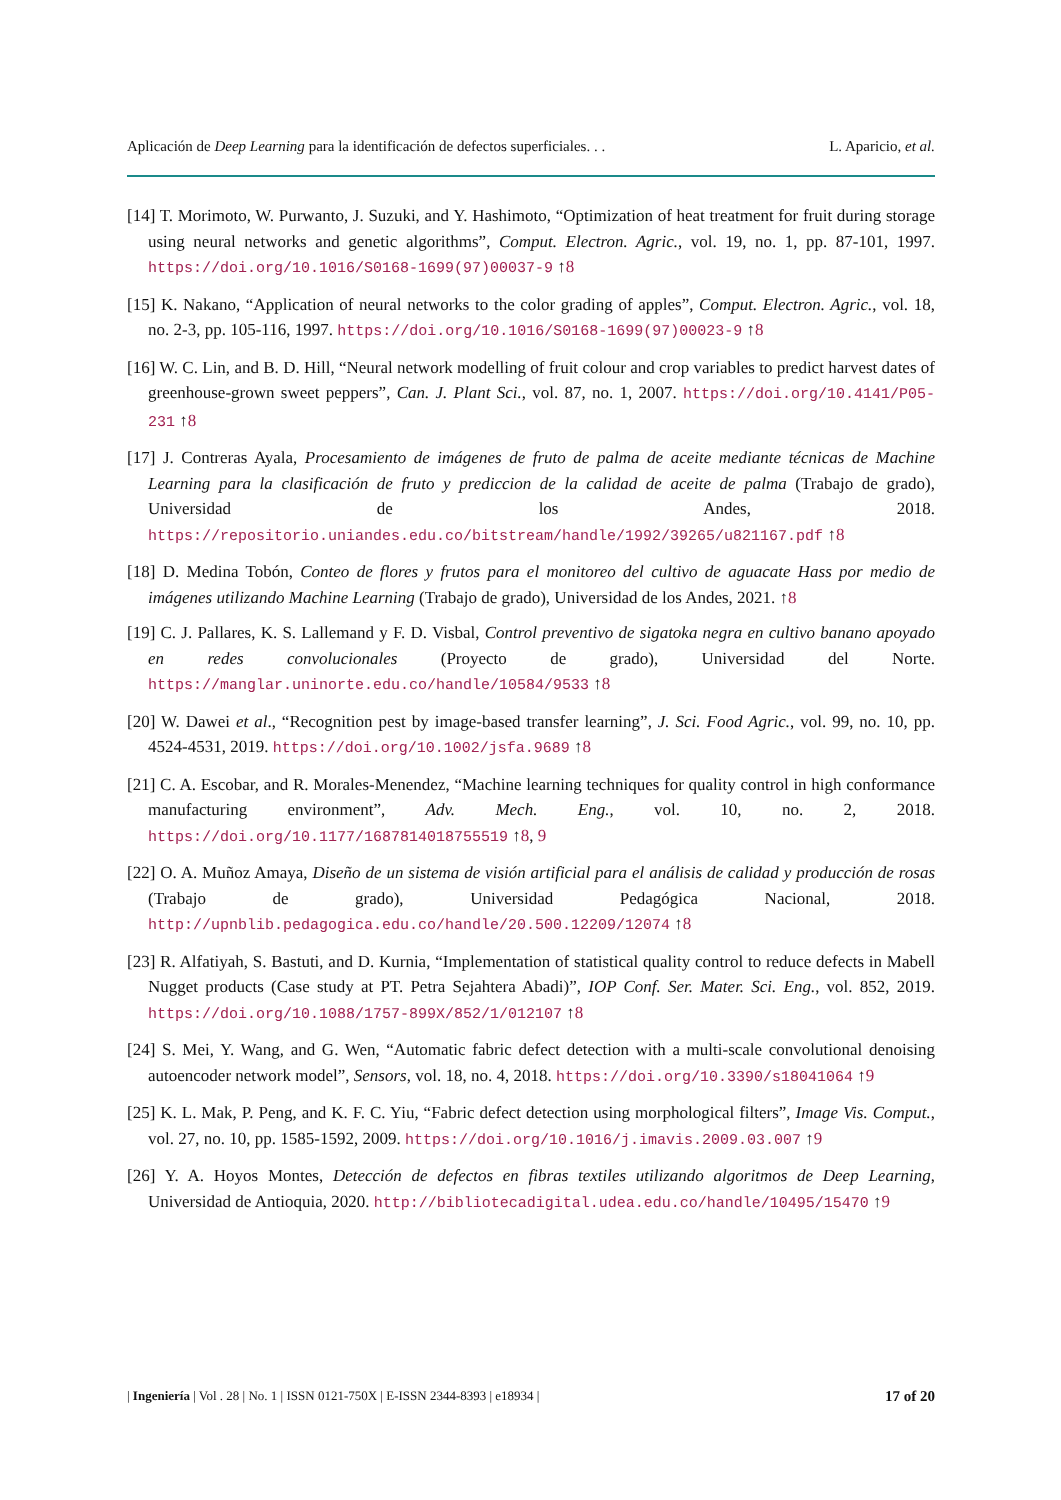Aplicación de Deep Learning para la identificación de defectos superficiales. . . L. Aparicio, et al.
[14] T. Morimoto, W. Purwanto, J. Suzuki, and Y. Hashimoto, “Optimization of heat treatment for fruit during storage using neural networks and genetic algorithms”, Comput. Electron. Agric., vol. 19, no. 1, pp. 87-101, 1997. https://doi.org/10.1016/S0168-1699(97)00037-9 ↑8
[15] K. Nakano, “Application of neural networks to the color grading of apples”, Comput. Electron. Agric., vol. 18, no. 2-3, pp. 105-116, 1997. https://doi.org/10.1016/S0168-1699(97)00023-9 ↑8
[16] W. C. Lin, and B. D. Hill, “Neural network modelling of fruit colour and crop variables to predict harvest dates of greenhouse-grown sweet peppers”, Can. J. Plant Sci., vol. 87, no. 1, 2007. https://doi.org/10.4141/P05-231 ↑8
[17] J. Contreras Ayala, Procesamiento de imágenes de fruto de palma de aceite mediante técnicas de Machine Learning para la clasificación de fruto y prediccion de la calidad de aceite de palma (Trabajo de grado), Universidad de los Andes, 2018. https://repositorio.uniandes.edu.co/bitstream/handle/1992/39265/u821167.pdf ↑8
[18] D. Medina Tobón, Conteo de flores y frutos para el monitoreo del cultivo de aguacate Hass por medio de imágenes utilizando Machine Learning (Trabajo de grado), Universidad de los Andes, 2021. ↑8
[19] C. J. Pallares, K. S. Lallemand y F. D. Visbal, Control preventivo de sigatoka negra en cultivo banano apoyado en redes convolucionales (Proyecto de grado), Universidad del Norte. https://manglar.uninorte.edu.co/handle/10584/9533 ↑8
[20] W. Dawei et al., “Recognition pest by image-based transfer learning”, J. Sci. Food Agric., vol. 99, no. 10, pp. 4524-4531, 2019. https://doi.org/10.1002/jsfa.9689 ↑8
[21] C. A. Escobar, and R. Morales-Menendez, “Machine learning techniques for quality control in high conformance manufacturing environment”, Adv. Mech. Eng., vol. 10, no. 2, 2018. https://doi.org/10.1177/1687814018755519 ↑8, 9
[22] O. A. Muñoz Amaya, Diseño de un sistema de visión artificial para el análisis de calidad y producción de rosas (Trabajo de grado), Universidad Pedagógica Nacional, 2018. http://upnblib.pedagogica.edu.co/handle/20.500.12209/12074 ↑8
[23] R. Alfatiyah, S. Bastuti, and D. Kurnia, “Implementation of statistical quality control to reduce defects in Mabell Nugget products (Case study at PT. Petra Sejahtera Abadi)”, IOP Conf. Ser. Mater. Sci. Eng., vol. 852, 2019. https://doi.org/10.1088/1757-899X/852/1/012107 ↑8
[24] S. Mei, Y. Wang, and G. Wen, “Automatic fabric defect detection with a multi-scale convolutional denoising autoencoder network model”, Sensors, vol. 18, no. 4, 2018. https://doi.org/10.3390/s18041064 ↑9
[25] K. L. Mak, P. Peng, and K. F. C. Yiu, “Fabric defect detection using morphological filters”, Image Vis. Comput., vol. 27, no. 10, pp. 1585-1592, 2009. https://doi.org/10.1016/j.imavis.2009.03.007 ↑9
[26] Y. A. Hoyos Montes, Detección de defectos en fibras textiles utilizando algoritmos de Deep Learning, Universidad de Antioquia, 2020. http://bibliotecadigital.udea.edu.co/handle/10495/15470 ↑9
| Ingeniería | Vol . 28 | No. 1 | ISSN 0121-750X | E-ISSN 2344-8393 | e18934 | 17 of 20